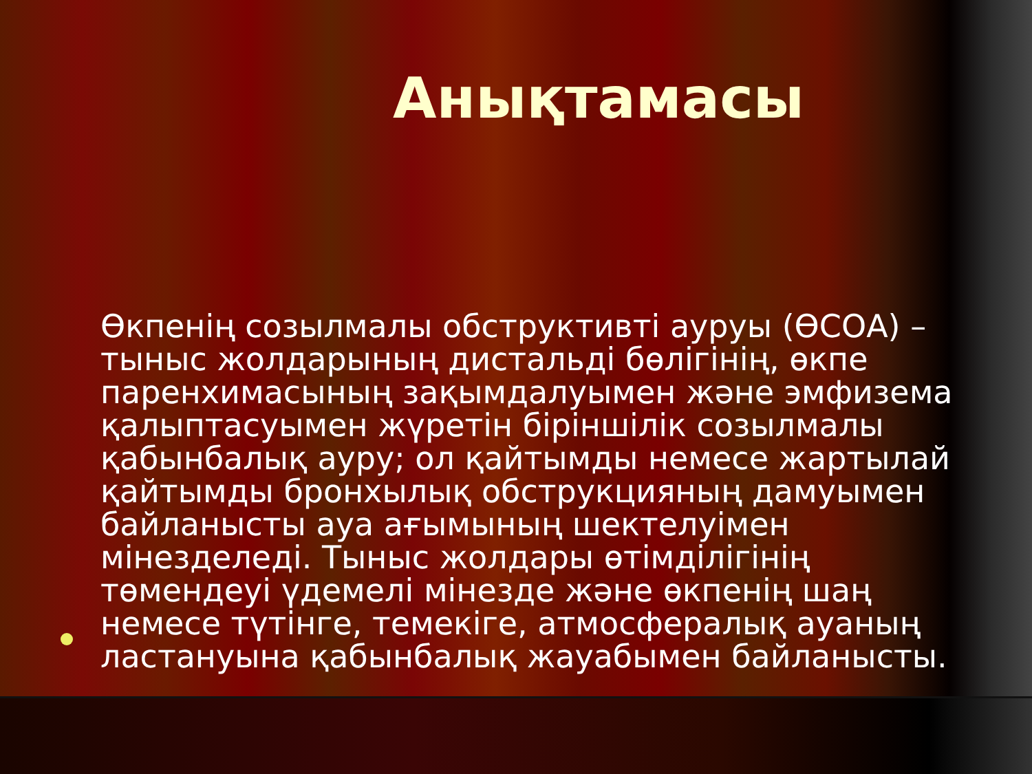Анықтамасы
Өкпенің созылмалы обструктивті ауруы (ӨСОА) – тыныс жолдарының дистальді бөлігінің, өкпе паренхимасының зақымдалуымен және эмфизема қалыптасуымен жүретін біріншілік созылмалы қабынбалық ауру; ол қайтымды немесе жартылай қайтымды бронхылық обструкцияның дамуымен байланысты ауа ағымының шектелуімен мінезделеді. Тыныс жолдары өтімділігінің төмендеуі үдемелі мінезде және өкпенің шаң немесе түтінге, темекіге, атмосфералық ауаның ластануына қабынбалық жауабымен байланысты.